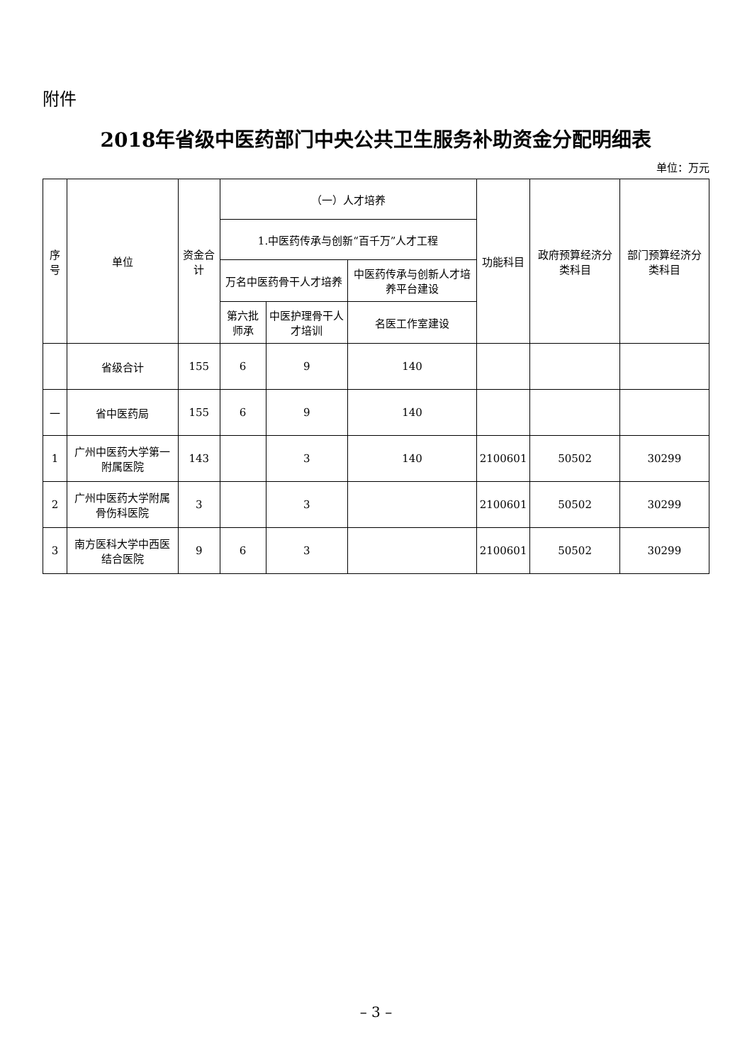附件
2018年省级中医药部门中央公共卫生服务补助资金分配明细表
单位：万元
| 序号 | 单位 | 资金合计 | （一）人才培养 | | | 功能科目 | 政府预算经济分类科目 | 部门预算经济分类科目 |
| --- | --- | --- | --- | --- | --- | --- | --- | --- |
| | | | 1.中医药传承与创新“百千万”人才工程 | | | | | |
| | | | 万名中医药骨干人才培养 | | 中医药传承与创新人才培养平台建设 | | | |
| | | | 第六批师承 | 中医护理骨干人才培训 | 名医工作室建设 | | | |
| | 省级合计 | 155 | 6 | 9 | 140 | | | |
| 一 | 省中医药局 | 155 | 6 | 9 | 140 | | | |
| 1 | 广州中医药大学第一附属医院 | 143 | | 3 | 140 | 2100601 | 50502 | 30299 |
| 2 | 广州中医药大学附属骨伤科医院 | 3 | | 3 | | 2100601 | 50502 | 30299 |
| 3 | 南方医科大学中西医结合医院 | 9 | 6 | 3 | | 2100601 | 50502 | 30299 |
– 3 –